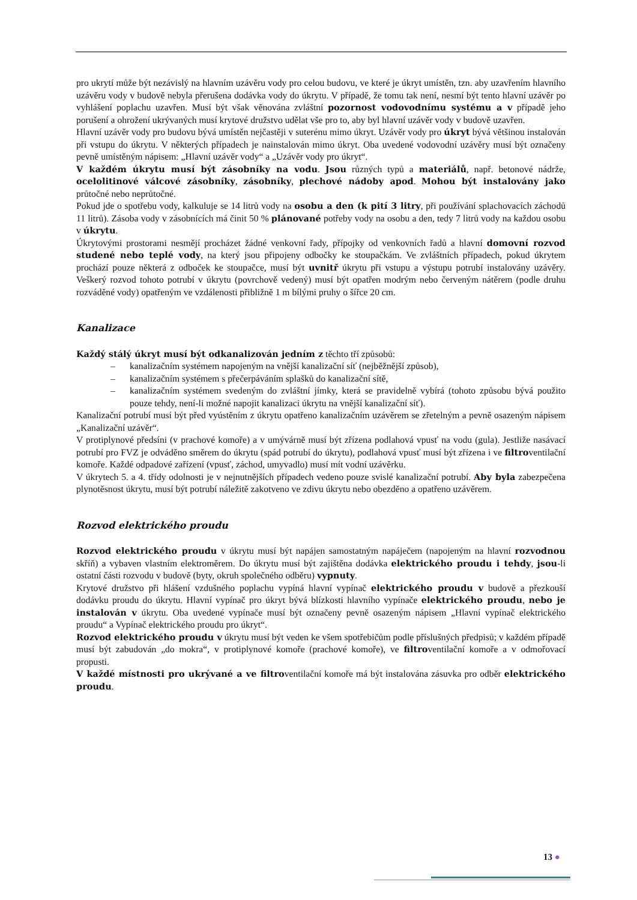pro ukrytí může být nezávislý na hlavním uzávěru vody pro celou budovu, ve které je úkryt umístěn, tzn. aby uzavřením hlavního uzávěru vody v budově nebyla přerušena dodávka vody do úkrytu. V případě, že tomu tak není, nesmí být tento hlavní uzávěr po vyhlášení poplachu uzavřen. Musí být však věnována zvláštní pozornost vodovodnímu systému a v případě jeho porušení a ohrožení ukrývaných musí krytové družstvo udělat vše pro to, aby byl hlavní uzávěr vody v budově uzavřen.
Hlavní uzávěr vody pro budovu bývá umístěn nejčastěji v suterénu mimo úkryt. Uzávěr vody pro úkryt bývá většinou instalován při vstupu do úkrytu. V některých případech je nainstalován mimo úkryt. Oba uvedené vodovodní uzávěry musí být označeny pevně umístěným nápisem: „Hlavní uzávěr vody“ a „Uzávěr vody pro úkryt“.
V každém úkrytu musí být zásobníky na vodu. Jsou různých typů a materiálů, např. betonové nádrže, ocelolitinové válcové zásobníky, zásobníky, plechové nádoby apod. Mohou být instalovány jako průtočné nebo neprůtočné.
Pokud jde o spotřebu vody, kalkuluje se 14 litrů vody na osobu a den (k pití 3 litry, při používání splachovacích záchodů 11 litrů). Zásoba vody v zásobnících má činit 50 % plánované potřeby vody na osobu a den, tedy 7 litrů vody na každou osobu v úkrytu.
Úkrytovými prostorami nesmějí procházet žádné venkovní řady, přípojky od venkovních řadů a hlavní domovní rozvod studené nebo teplé vody, na který jsou připojeny odbočky ke stoupačkám. Ve zvláštních případech, pokud úkrytem prochází pouze některá z odboček ke stoupačce, musí být uvnitř úkrytu při vstupu a výstupu potrubí instalovány uzávěry. Veškerý rozvod tohoto potrubí v úkrytu (povrchově vedený) musí být opatřen modrým nebo červeným nátěrem (podle druhu rozváděné vody) opatřeným ve vzdálenosti přibližně 1 m bílými pruhy o šířce 20 cm.
Kanalizace
Každý stálý úkryt musí být odkanalizován jedním z těchto tří způsobů:
– kanalizačním systémem napojeným na vnější kanalizační síť (nejběžnější způsob),
– kanalizačním systémem s přečerpáváním splašků do kanalizační sítě,
– kanalizačním systémem svedeným do zvláštní jímky, která se pravidelně vybírá (tohoto způsobu bývá použito pouze tehdy, není-li možné napojit kanalizaci úkrytu na vnější kanalizační síť).
Kanalizační potrubí musí být před vyústěním z úkrytu opatřeno kanalizačním uzávěrem se zřetelným a pevně osazeným nápisem „Kanalizační uzávěr“.
V protiplynové předsíni (v prachové komoře) a v umývárně musí být zřízena podlahová vpusť na vodu (gula). Jestliže nasávací potrubí pro FVZ je odváděno směrem do úkrytu (spád potrubí do úkrytu), podlahová vpusť musí být zřízena i ve filtroventilační komoře. Každé odpadové zařízení (vpusť, záchod, umyvadlo) musí mít vodní uzávěrku.
V úkrytech 5. a 4. třídy odolnosti je v nejnutnějších případech vedeno pouze svislé kanalizační potrubí. Aby byla zabezpečena plynotěsnost úkrytu, musí být potrubí náležitě zakotveno ve zdivu úkrytu nebo obezděno a opatřeno uzávěrem.
Rozvod elektrického proudu
Rozvod elektrického proudu v úkrytu musí být napájen samostatným napáječem (napojeným na hlavní rozvodnou skříň) a vybaven vlastním elektroměrem. Do úkrytu musí být zajištěna dodávka elektrického proudu i tehdy, jsou-li ostatní části rozvodu v budově (byty, okruh společného odběru) vypnuty.
Krytové družstvo při hlášení vzdušného poplachu vypíná hlavní vypínač elektrického proudu v budově a přezkouší dodávku proudu do úkrytu. Hlavní vypínač pro úkryt bývá blízkosti hlavního vypínače elektrického proudu, nebo je instalován v úkrytu. Oba uvedené vypínače musí být označeny pevně osazeným nápisem „Hlavní vypínač elektrického proudu“ a Vypínač elektrického proudu pro úkryt“.
Rozvod elektrického proudu v úkrytu musí být veden ke všem spotřebičům podle příslušných předpisů; v každém případě musí být zabudován „do mokra“, v protiplynové komoře (prachové komoře), ve filtroventilační komoře a v odmořovací propusti.
V každé místnosti pro ukrývané a ve filtroventilační komoře má být instalována zásuvka pro odběr elektrického proudu.
13 ●